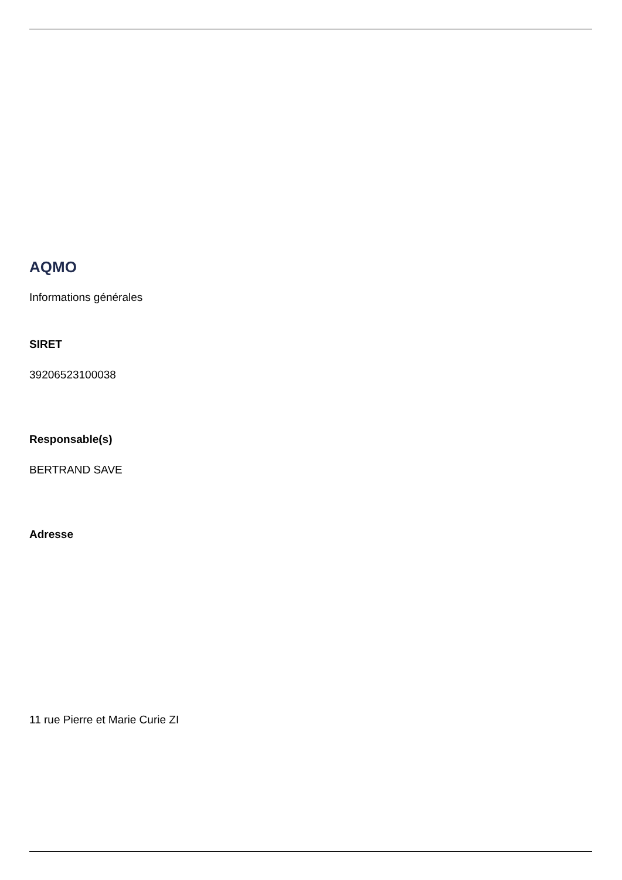AQMO
Informations générales
SIRET
39206523100038
Responsable(s)
BERTRAND SAVE
Adresse
11 rue Pierre et Marie Curie ZI